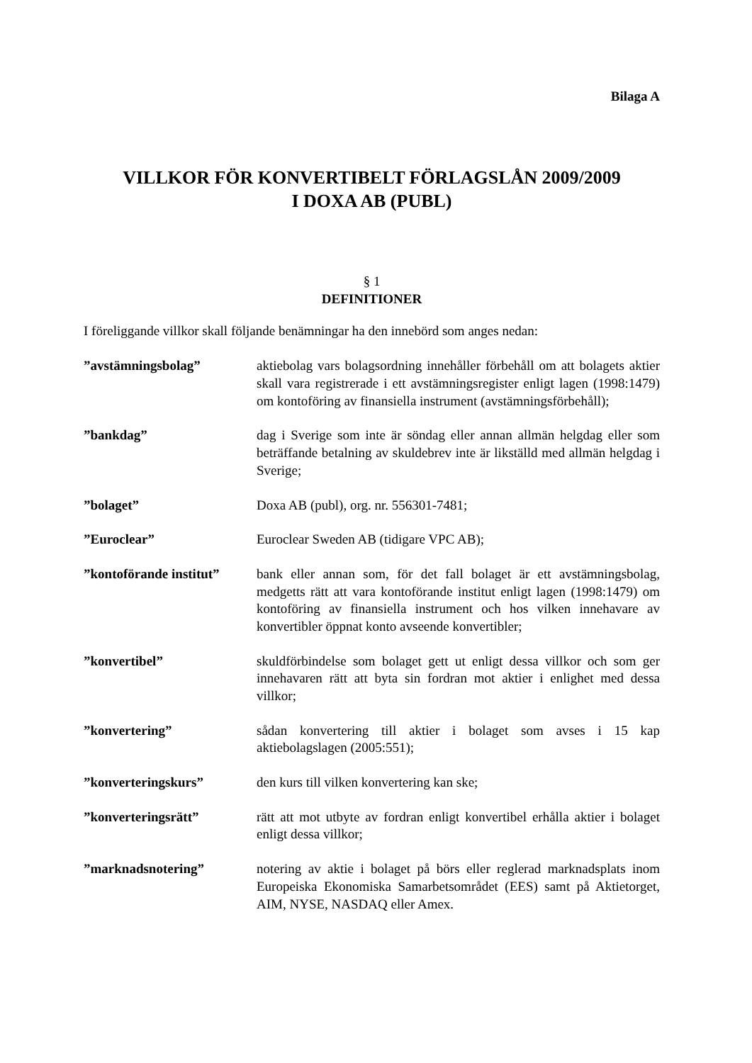Bilaga A
VILLKOR FÖR KONVERTIBELT FÖRLAGSLÅN 2009/2009
I DOXA AB (PUBL)
§ 1
DEFINITIONER
I föreliggande villkor skall följande benämningar ha den innebörd som anges nedan:
”avstämningsbolag” aktiebolag vars bolagsordning innehåller förbehåll om att bolagets aktier skall vara registrerade i ett avstämningsregister enligt lagen (1998:1479) om kontoföring av finansiella instrument (avstämningsförbehåll);
”bankdag” dag i Sverige som inte är söndag eller annan allmän helgdag eller som beträffande betalning av skuldebrev inte är likställd med allmän helgdag i Sverige;
”bolaget” Doxa AB (publ), org. nr. 556301-7481;
”Euroclear” Euroclear Sweden AB (tidigare VPC AB);
”kontoförande institut”
bank eller annan som, för det fall bolaget är ett avstämningsbolag, medgetts rätt att vara kontoförande institut enligt lagen (1998:1479) om kontoföring av finansiella instrument och hos vilken innehavare av konvertibler öppnat konto avseende konvertibler;
”konvertibel” skuldförbindelse som bolaget gett ut enligt dessa villkor och som ger innehavaren rätt att byta sin fordran mot aktier i enlighet med dessa villkor;
”konvertering” sådan konvertering till aktier i bolaget som avses i 15 kap aktiebolagslagen (2005:551);
”konverteringskurs” den kurs till vilken konvertering kan ske;
”konverteringsrätt” rätt att mot utbyte av fordran enligt konvertibel erhålla aktier i bolaget enligt dessa villkor;
”marknadsnotering” notering av aktie i bolaget på börs eller reglerad marknadsplats inom Europeiska Ekonomiska Samarbetsområdet (EES) samt på Aktietorget, AIM, NYSE, NASDAQ eller Amex.